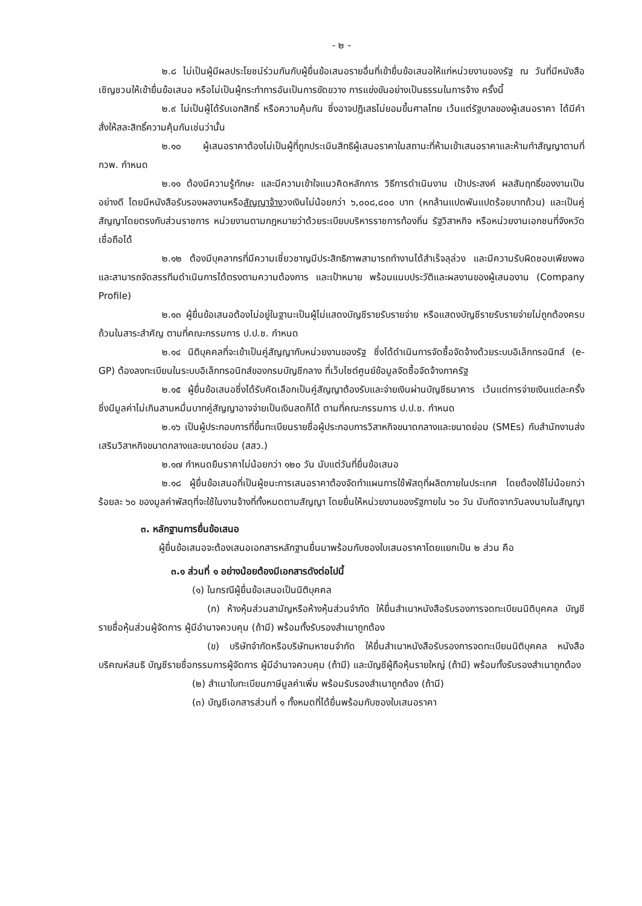- ๒ -
๒.๘ ไม่เป็นผู้มีผลประโยชน์ร่วมกันกับผู้ยื่นข้อเสนอรายอื่นที่เข้ายื่นข้อเสนอให้แก่หน่วยงานของรัฐ ณ วันที่มีหนังสือเชิญชวนให้เข้ายื่นข้อเสนอ หรือไม่เป็นผู้กระทำการอันเป็นการขัดขวาง การแข่งขันอย่างเป็นธรรมในการจ้าง ครั้งนี้
๒.๙ ไม่เป็นผู้ได้รับเอกสิทธิ์ หรือความคุ้มกัน ซึ่งอาจปฏิเสธไม่ยอมขึ้นศาลไทย เว้นแต่รัฐบาลของผู้เสนอราคา ได้มีคำสั่งให้สละสิทธิ์ความคุ้มกันเช่นว่านั้น
๒.๑๐ ผู้เสนอราคาต้องไม่เป็นผู้ที่ถูกประเมินสิทธิผู้เสนอราคาในสถานะที่ห้ามเข้าเสนอราคาและห้ามทำสัญญาตามที่ กวพ. กำหนด
๒.๑๑ ต้องมีความรู้ทักษะ และมีความเข้าใจแนวคิดหลักการ วิธีการดำเนินงาน เป้าประสงค์ ผลสัมฤทธิ์ของงานเป็นอย่างดี โดยมีหนังสือรับรองผลงานหรือสัญญาจ้างวงเงินไม่น้อยกว่า ๖,๐๐๘,๘๐๐ บาท (หกล้านแปดพันแปดร้อยบาทถ้วน) และเป็นคู่สัญญาโดยตรงกับส่วนราชการ หน่วยงานตามกฎหมายว่าด้วยระเบียบบริหารราชการท้องถิ่น รัฐวิสาหกิจ หรือหน่วยงานเอกชนที่จังหวัดเชื่อถือได้
๒.๑๒ ต้องมีบุคลากรที่มีความเชี่ยวชาญมีประสิทธิภาพสามารถทำงานได้สำเร็จลุล่วง และมีความรับผิดชอบเพียงพอ และสามารถจัดสรรทีมดำเนินการได้ตรงตามความต้องการ และเป้าหมาย พร้อมแนบประวัติและผลงานของผู้เสนองาน (Company Profile)
๒.๑๓ ผู้ยื่นข้อเสนอต้องไม่อยู่ในฐานะเป็นผู้ไม่แสดงบัญชีรายรับรายจ่าย หรือแสดงบัญชีรายรับรายจ่ายไม่ถูกต้องครบถ้วนในสาระสำคัญ ตามที่คณะกรรมการ ป.ป.ช. กำหนด
๒.๑๔ นิติบุคคลที่จะเข้าเป็นคู่สัญญากับหน่วยงานของรัฐ ซึ่งได้ดำเนินการจัดซื้อจัดจ้างด้วยระบบอิเล็กทรอนิกส์ (e-GP) ต้องลงทะเบียนในระบบอิเล็กทรอนิกส์ของกรมบัญชีกลาง ที่เว็บไซต์ศูนย์ข้อมูลจัดซื้อจัดจ้างภาครัฐ
๒.๑๕ ผู้ยื่นข้อเสนอซึ่งได้รับคัดเลือกเป็นคู่สัญญาต้องรับและจ่ายเงินผ่านบัญชีธนาคาร เว้นแต่การจ่ายเงินแต่ละครั้งซึ่งมีมูลค่าไม่เกินสามหมื่นบาทคู่สัญญาอาจจ่ายเป็นเงินสดก็ได้ ตามที่คณะกรรมการ ป.ป.ช. กำหนด
๒.๑๖ เป็นผู้ประกอบการที่ขึ้นทะเบียนรายชื่อผู้ประกอบการวิสาหกิจขนาดกลางและขนาดย่อม (SMEs) กับสำนักงานส่งเสริมวิสาหกิจขนาดกลางและขนาดย่อม (สสว.)
๒.๑๗ กำหนดยืนราคาไม่น้อยกว่า ๑๒๐ วัน นับแต่วันที่ยื่นข้อเสนอ
๒.๑๘ ผู้ยื่นข้อเสนอที่เป็นผู้ชนะการเสนอราคาต้องจัดทำแผนการใช้พัสดุที่ผลิตภายในประเทศ โดยต้องใช้ไม่น้อยกว่าร้อยละ ๖๐ ของมูลค่าพัสดุที่จะใช้ในงานจ้างที่ทั้งหมดตามสัญญา โดยยื่นให้หน่วยงานของรัฐภายใน ๖๐ วัน นับถัดจากวันลงนามในสัญญา
๓. หลักฐานการยื่นข้อเสนอ
ผู้ยื่นข้อเสนอจะต้องเสนอเอกสารหลักฐานยื่นมาพร้อมกับซองใบเสนอราคาโดยแยกเป็น ๒ ส่วน คือ
๓.๑ ส่วนที่ ๑ อย่างน้อยต้องมีเอกสารดังต่อไปนี้
(๑) ในกรณีผู้ยื่นข้อเสนอเป็นนิติบุคคล
(ก) ห้างหุ้นส่วนสามัญหรือห้างหุ้นส่วนจำกัด ให้ยื่นสำเนาหนังสือรับรองการจดทะเบียนนิติบุคคล บัญชีรายชื่อหุ้นส่วนผู้จัดการ ผู้มีอำนาจควบคุม (ถ้ามี) พร้อมทั้งรับรองสำเนาถูกต้อง
(ข) บริษัทจำกัดหรือบริษัทมหาชนจำกัด ให้ยื่นสำเนาหนังสือรับรองการจดทะเบียนนิติบุคคล หนังสือบริคณห์สนธิ บัญชีรายชื่อกรรมการผู้จัดการ ผู้มีอำนาจควบคุม (ถ้ามี) และบัญชีผู้ถือหุ้นรายใหญ่ (ถ้ามี) พร้อมทั้งรับรองสำเนาถูกต้อง
(๒) สำเนาใบทะเบียนภาษีมูลค่าเพิ่ม พร้อมรับรองสำเนาถูกต้อง (ถ้ามี)
(๓) บัญชีเอกสารส่วนที่ ๑ ทั้งหมดที่ได้ยื่นพร้อมกับซองใบเสนอราคา